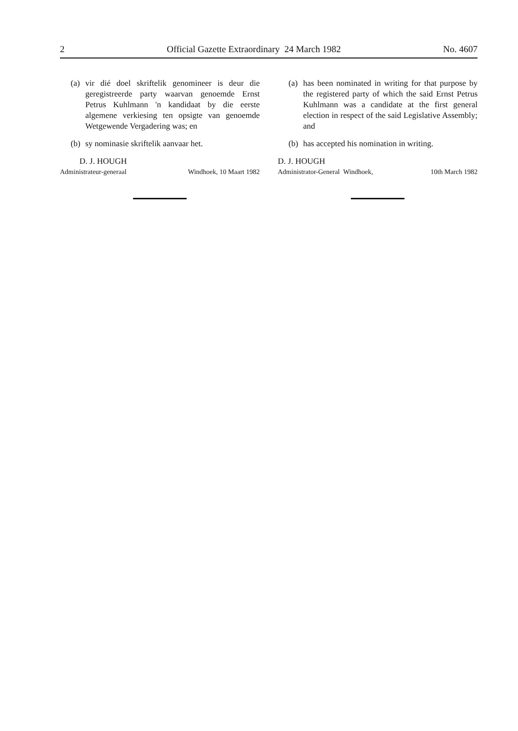2 Official Gazette Extraordinary 24 March 1982 No. 4607
(a) vir dié doel skriftelik genomineer is deur die geregistreerde party waarvan genoemde Ernst Petrus Kuhlmann 'n kandidaat by die eerste algemene verkiesing ten opsigte van genoemde Wetgewende Vergadering was; en
(b) sy nominasie skriftelik aanvaar het.
D. J. HOUGH
Administrateur-generaal Windhoek, 10 Maart 1982
(a) has been nominated in writing for that purpose by the registered party of which the said Ernst Petrus Kuhlmann was a candidate at the first general election in respect of the said Legislative Assembly; and
(b) has accepted his nomination in writing.
D. J. HOUGH
Administrator-General Windhoek, 10th March 1982